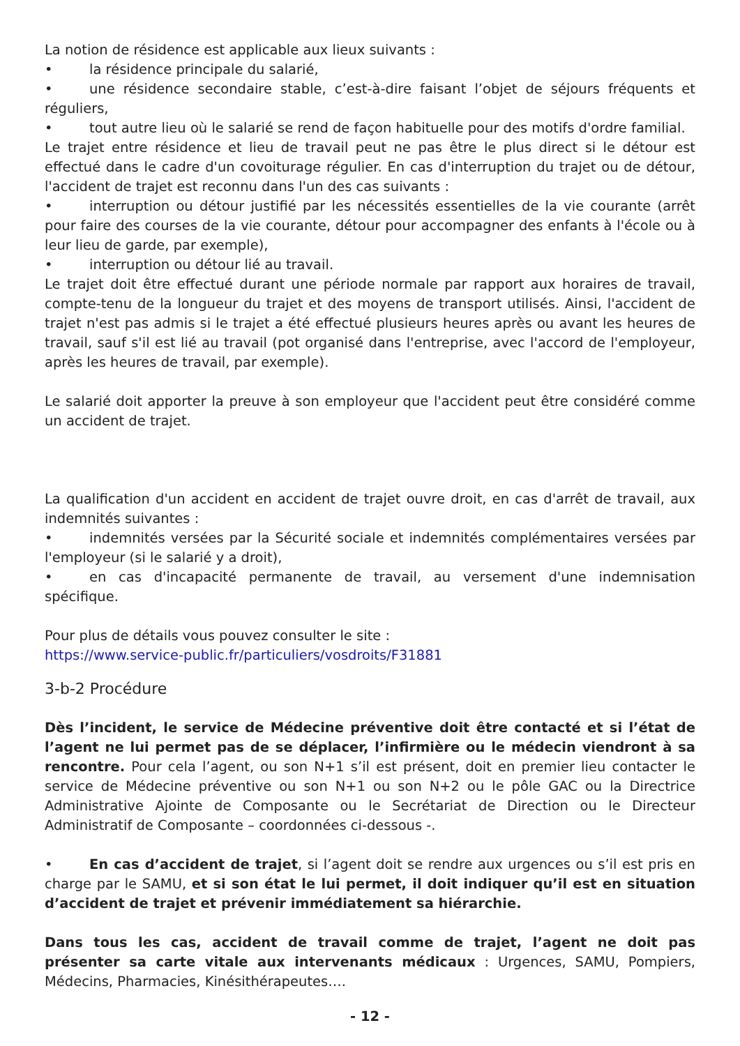La notion de résidence est applicable aux lieux suivants :
• la résidence principale du salarié,
• une résidence secondaire stable, c’est-à-dire faisant l’objet de séjours fréquents et réguliers,
• tout autre lieu où le salarié se rend de façon habituelle pour des motifs d'ordre familial.
Le trajet entre résidence et lieu de travail peut ne pas être le plus direct si le détour est effectué dans le cadre d'un covoiturage régulier. En cas d'interruption du trajet ou de détour, l'accident de trajet est reconnu dans l'un des cas suivants :
• interruption ou détour justifié par les nécessités essentielles de la vie courante (arrêt pour faire des courses de la vie courante, détour pour accompagner des enfants à l'école ou à leur lieu de garde, par exemple),
• interruption ou détour lié au travail.
Le trajet doit être effectué durant une période normale par rapport aux horaires de travail, compte-tenu de la longueur du trajet et des moyens de transport utilisés. Ainsi, l'accident de trajet n'est pas admis si le trajet a été effectué plusieurs heures après ou avant les heures de travail, sauf s'il est lié au travail (pot organisé dans l'entreprise, avec l'accord de l'employeur, après les heures de travail, par exemple).
Le salarié doit apporter la preuve à son employeur que l'accident peut être considéré comme un accident de trajet.
La qualification d'un accident en accident de trajet ouvre droit, en cas d'arrêt de travail, aux indemnités suivantes :
• indemnités versées par la Sécurité sociale et indemnités complémentaires versées par l'employeur (si le salarié y a droit),
• en cas d'incapacité permanente de travail, au versement d'une indemnisation spécifique.
Pour plus de détails vous pouvez consulter le site :
https://www.service-public.fr/particuliers/vosdroits/F31881
3-b-2 Procédure
Dès l’incident, le service de Médecine préventive doit être contacté et si l’état de l’agent ne lui permet pas de se déplacer, l’infirmière ou le médecin viendront à sa rencontre. Pour cela l’agent, ou son N+1 s’il est présent, doit en premier lieu contacter le service de Médecine préventive ou son N+1 ou son N+2 ou le pôle GAC ou la Directrice Administrative Ajointe de Composante ou le Secrétariat de Direction ou le Directeur Administratif de Composante – coordonnées ci-dessous -.
• En cas d’accident de trajet, si l’agent doit se rendre aux urgences ou s’il est pris en charge par le SAMU, et si son état le lui permet, il doit indiquer qu’il est en situation d’accident de trajet et prévenir immédiatement sa hiérarchie.
Dans tous les cas, accident de travail comme de trajet, l’agent ne doit pas présenter sa carte vitale aux intervenants médicaux : Urgences, SAMU, Pompiers, Médecins, Pharmacies, Kinésithérapeutes….
- 12 -